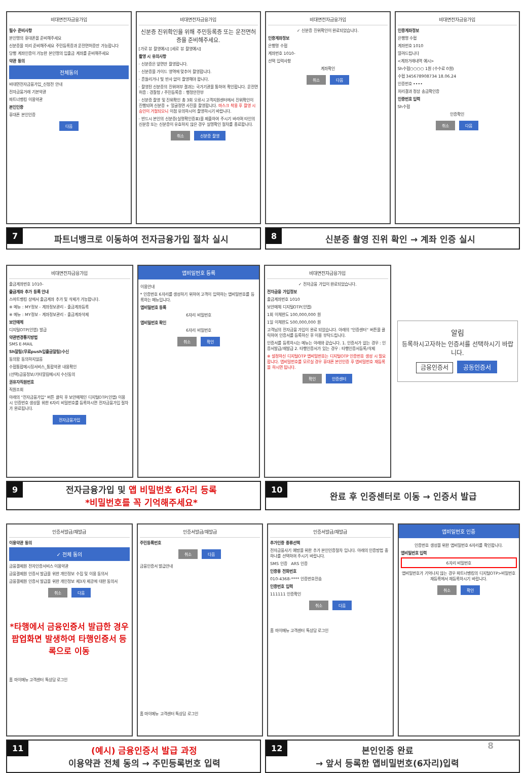비대면전자금융가입
필수 준비사항
본인명의 휴대폰을 준비해주세요
신분증을 미리 준비해주세요 주민등록증과 운전면허증만 가능합니다
당행 계좌인증이 가능한 본인명의 입출금 계좌를 준비해주세요
약관 동의
전체동의
비대면전자금융가입_신청전 안내
전자금융거래 기본약관
파트너뱅킹 이용약관
본인인증
휴대폰 본인인증
다음
비대면전자금융가입
신분증 진위확인을 위해 주민등록증 또는 운전면허증을 준비해주세요.
[가로 뷰 촬영예시] [세로 뷰 촬영예시]
촬영 시 유의사항
· 신분증은 앞면만 촬영합니다.
· 신분증을 가이드 영역에 맞추어 촬영합니다.
· 흔들리거나 빛 반사 없이 촬영해야 합니다.
· 촬영된 신분증의 진위여부 결과는 국가기관을 통하여 확인합니다. 운전면허증 : 경찰청 / 주민등록증 : 행정안전부
· 신분증 촬영 및 진위확인 총 3회 오류시 고객지원센터에서 진위확인이 진행되며 신분증 + 얼굴정면 사진을 촬영합니다. 마스크 착용 후 촬영 시 승인이 거절되오니 이점 유의하시어 촬영하시기 바랍니다.
· 반드시 본인의 신분증(실명확인증표)을 제출하여 주시기 바라며 타인의 신분증 또는 신분증이 유효하지 않은 경우 실명확인 절차를 종료합니다.
취소 신분증 촬영
비대면전자금융가입
✓ 신분증 진위확인이 완료되었습니다.
인증계좌정보
은행명 수협
계좌번호 1010-
선택 입력사항
계좌확인
취소 다음
비대면전자금융가입
인증계좌정보
은행명 수협
계좌번호 1010
알려드립니다
<계좌거래내역 예시>
Sh수협○○○○ 1원 (수수료 0원)
수협 345678908734 18.06.24
인증번호 ••••
처리결과 정상 송금확인증
인증번호 입력
Sh수협
인증확인
취소 다음
7 파트너뱅크로 이동하여 전자금융가입 절차 실시
8 신분증 촬영 진위 확인 → 계좌 인증 실시
비대면전자금융가입
출금계좌번호 1010-
출금계좌 추가 등록 안내
스마트뱅킹 상에서 출금계좌 추가 및 삭제가 가능합니다.
※ 메뉴 : MY정보 - 계좌정보관리 - 출금계좌등록
※ 메뉴 : MY정보 - 계좌정보관리 - 출금계좌삭제
보안매체
디지털OTP(인앱) 발급
약관변경통지방법
SMS E-MAIL
Sh알림(무료push입출금알림)수신
동의함 동의하지않음
수협통합메시징서비스_통합약관 내용확인
(선택)금융정보/기타알림메시지 수신동의
권유자직원번호
직원조회
아래의 "전자금융가입" 버튼 클릭 후 보안매체인 디지털OTP(인앱) 이용 시 인증번호 생성을 위한 6자리 비밀번호를 등록하시면 전자금융가입 절차가 완료됩니다.
전자금융가입
앱비밀번호 등록
이용안내
* 인증번호 6자리를 생성하기 위하여 고객이 입력하는 앱비밀번호를 등록하는 메뉴입니다.
앱비밀번호 등록
6자리 비밀번호
앱비밀번호 확인
6자리 비밀번호
취소 확인
비대면전자금융가입
✓ 전자금융 가입이 완료되었습니다.
전자금융 가입정보
출금계좌번호 1010
보안매체 디지털OTP(인앱)
1회 이체한도 100,000,000 원
1일 이체한도 500,000,000 원
고객님의 전자금융 가입이 완료 되었습니다. 아래의 "인증센터" 버튼을 클릭하여 인증서를 등록하신 후 이용 부탁드립니다.
인증서를 등록하시는 메뉴는 아래와 같습니다. 1. 인증서가 없는 경우 : 인증서발급/재발급 2. 타행인증서가 있는 경우 : 타행인증서등록/삭제
※ 설정하신 디지털OTP 앱비밀번호는 디지털OTP 인증번호 생성 시 필요합니다. 앱비밀번호를 모르실 경우 휴대폰 본인인증 후 앱비밀번호 재등록을 하시면 됩니다.
확인 인증센터
알림
등록하시고자하는 인증서를 선택하시기 바랍니다.
금융인증서 공동인증서
9 전자금융가입 및 앱 비밀번호 6자리 등록
*비밀번호를 꼭 기억해주세요*
10 완료 후 인증센터로 이동 → 인증서 발급
인증서발급/재발급
이용약관 동의
✓ 전체 동의
금융결제원 전자인증서비스 이용약관
금융결제원 인증서 발급을 위한 개인정보 수집 및 이용 동의서
금융결제원 인증서 발급을 위한 개인정보 제3자 제공에 대한 동의서
취소 다음
*타행에서 금융인증서 발급한 경우 팝업화면 발생하여 타행인증서 등록으로 이동
홈 마이메뉴 고객센터 톡상담 로그인
인증서발급/재발급
주민등록번호
취소 다음
금융인증서 발급안내
홈 마이메뉴 고객센터 톡상담 로그인
인증서발급/재발급
추가인증 종류선택
전자금융사기 예방을 위한 추가 본인인증절차 입니다. 아래의 인증방법 중 하나를 선택하여 주시기 바랍니다.
SMS 인증 ARS 인증
인증용 전화번호
010-4368-**** 인증번호전송
인증번호 입력
111111 인증확인
취소 다음
홈 마이메뉴 고객센터 톡상담 로그인
앱비밀번호 인증
인증번호 생성을 위한 앱비밀번호 6자리를 확인합니다.
앱비밀번호 입력
6자리 비밀번호
앱비밀번호가 기억나지 않는 경우 파트너뱅킹의 디지털OTP>비밀번호 재등록에서 재등록하시기 바랍니다.
취소 확인
11 (예시) 금융인증서 발급 과정
이용약관 전체 동의 → 주민등록번호 입력
12 본인인증 완료
→ 앞서 등록한 앱비밀번호(6자리)입력 8